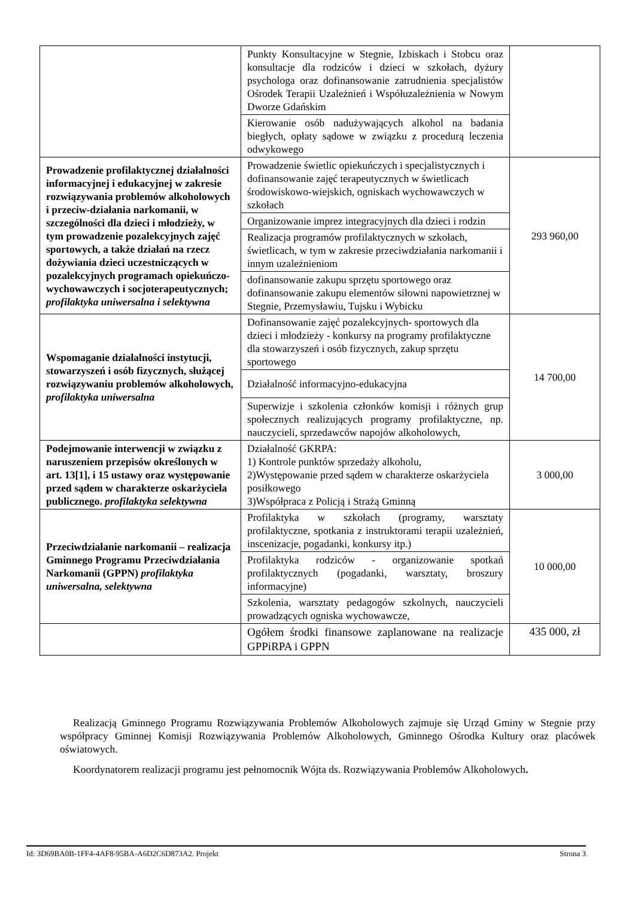| | Punkty Konsultacyjne w Stegnie, Izbiskach i Stobcu oraz konsultacje dla rodziców i dzieci w szkołach, dyżury psychologa oraz dofinansowanie zatrudnienia specjalistów Ośrodek Terapii Uzależnień i Współuzależnienia w Nowym Dworze Gdańskim | |
| | Kierowanie osób nadużywających alkohol na badania biegłych, opłaty sądowe w związku z procedurą leczenia odwykowego | |
| Prowadzenie profilaktycznej działalności informacyjnej i edukacyjnej w zakresie rozwiązywania problemów alkoholowych i przeciw-działania narkomanii, w szczególności dla dzieci i młodzieży, w tym prowadzenie pozalekcyjnych zajęć sportowych, a także działań na rzecz dożywiania dzieci uczestniczących w pozalekcyjnych programach opiekuńczo-wychowawczych i socjoterapeutycznych; profilaktyka uniwersalna i selektywna | Prowadzenie świetlic opiekuńczych i specjalistycznych i dofinansowanie zajęć terapeutycznych w świetlicach środowiskowo-wiejskich, ogniskach wychowawczych w szkołach | 293 960,00 |
| | Organizowanie imprez integracyjnych dla dzieci i rodzin | |
| | Realizacja programów profilaktycznych w szkołach, świetlicach, w tym w zakresie przeciwdziałania narkomanii i innym uzależnieniom | |
| | dofinansowanie zakupu sprzętu sportowego oraz dofinansowanie zakupu elementów siłowni napowietrznej w Stegnie, Przemysławiu, Tujsku i Wybicku | |
| Wspomaganie działalności instytucji, stowarzyszeń i osób fizycznych, służącej rozwiązywaniu problemów alkoholowych, profilaktyka uniwersalna | Dofinansowanie zajęć pozalekcyjnych- sportowych dla dzieci i młodzieży - konkursy na programy profilaktyczne dla stowarzyszeń i osób fizycznych, zakup sprzętu sportowego | 14 700,00 |
| | Działalność informacyjno-edukacyjna | |
| | Superwizje i szkolenia członków komisji i różnych grup społecznych realizujących programy profilaktyczne, np. nauczycieli, sprzedawców napojów alkoholowych, | |
| Podejmowanie interwencji w związku z naruszeniem przepisów określonych w art. 13[1], i 15 ustawy oraz występowanie przed sądem w charakterze oskarżyciela publicznego. profilaktyka selektywna | Działalność GKRPA: 1) Kontrole punktów sprzedaży alkoholu, 2)Występowanie przed sądem w charakterze oskarżyciela posiłkowego 3)Współpraca z Policją i Strażą Gminną | 3 000,00 |
| Przeciwdziałanie narkomanii – realizacja Gminnego Programu Przeciwdziałania Narkomanii (GPPN) profilaktyka uniwersalna, selektywna | Profilaktyka w szkołach (programy, warsztaty profilaktyczne, spotkania z instruktorami terapii uzależnień, inscenizacje, pogadanki, konkursy itp.) | 10 000,00 |
| | Profilaktyka rodziców - organizowanie spotkań profilaktycznych (pogadanki, warsztaty, broszury informacyjne) | |
| | Szkolenia, warsztaty pedagogów szkolnych, nauczycieli prowadzących ogniska wychowawcze, | |
| | Ogółem środki finansowe zaplanowane na realizacje GPPiRPA i GPPN | 435 000, zł |
Realizacją Gminnego Programu Rozwiązywania Problemów Alkoholowych zajmuje się Urząd Gminy w Stegnie przy współpracy Gminnej Komisji Rozwiązywania Problemów Alkoholowych, Gminnego Ośrodka Kultury oraz placówek oświatowych.
Koordynatorem realizacji programu jest pełnomocnik Wójta ds. Rozwiązywania Problemów Alkoholowych.
Id: 3D69BA0B-1FF4-4AF8-95BA-A6D2C6D873A2. Projekt Strona 3